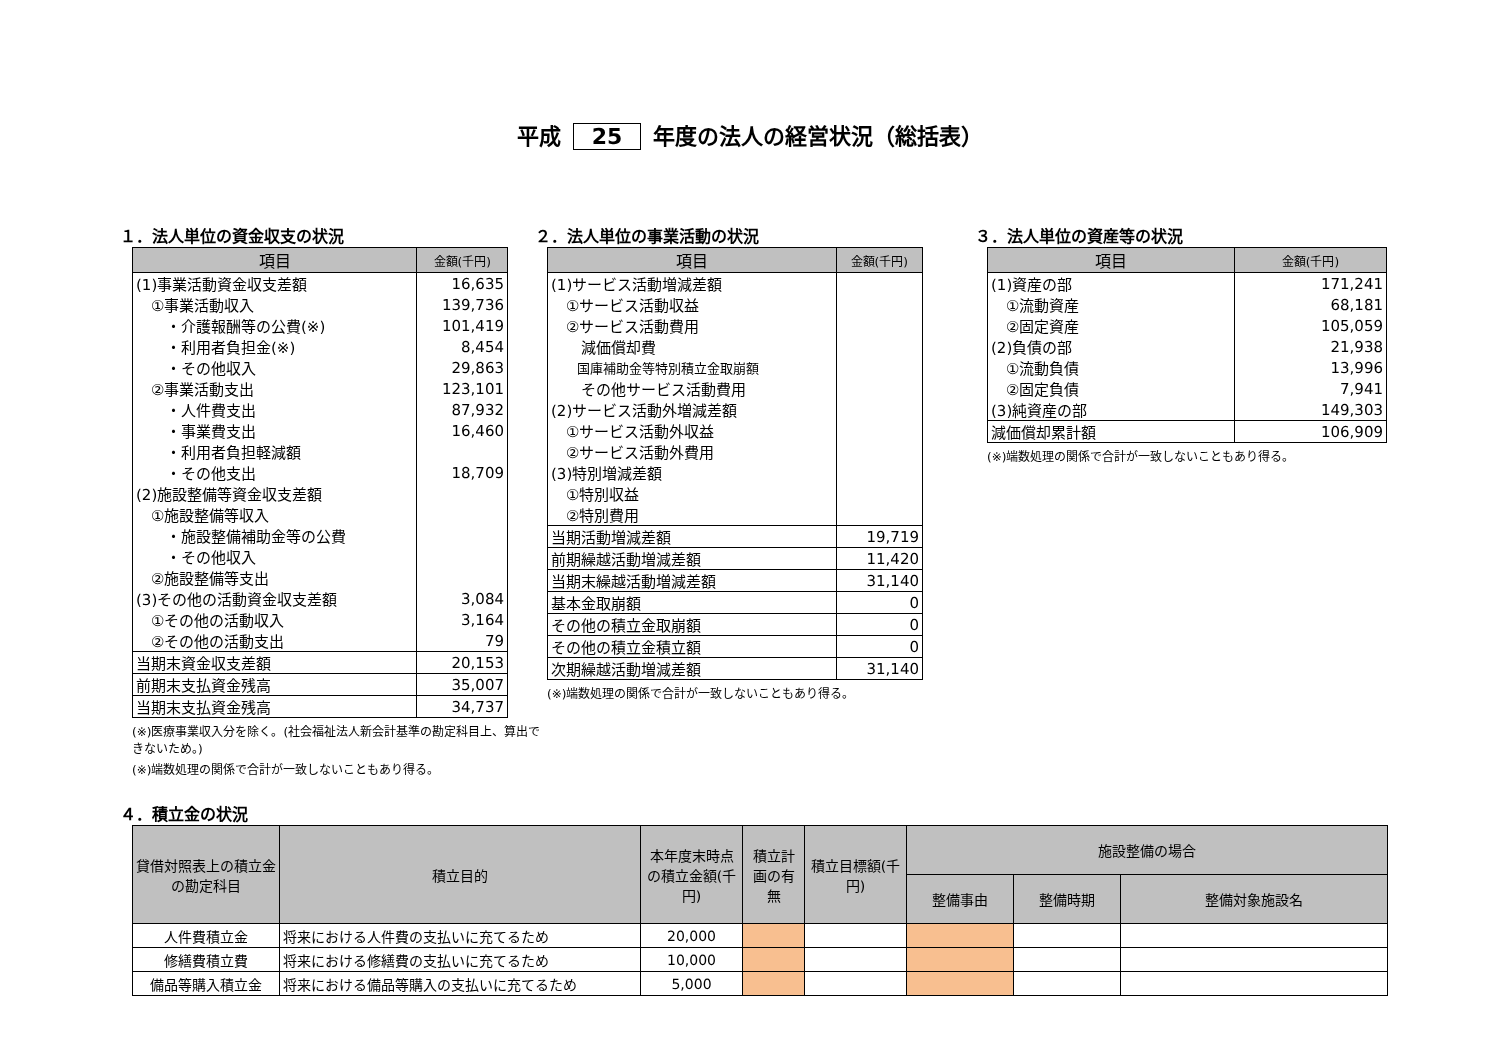平成 25 年度の法人の経営状況（総括表）
１．法人単位の資金収支の状況
| 項目 | 金額(千円) |
| --- | --- |
| (1)事業活動資金収支差額 | 16,635 |
| ①事業活動収入 | 139,736 |
| ・介護報酬等の公費(※) | 101,419 |
| ・利用者負担金(※) | 8,454 |
| ・その他収入 | 29,863 |
| ②事業活動支出 | 123,101 |
| ・人件費支出 | 87,932 |
| ・事業費支出 | 16,460 |
| ・利用者負担軽減額 | |
| ・その他支出 | 18,709 |
| (2)施設整備等資金収支差額 | |
| ①施設整備等収入 | |
| ・施設整備補助金等の公費 | |
| ・その他収入 | |
| ②施設整備等支出 | |
| (3)その他の活動資金収支差額 | 3,084 |
| ①その他の活動収入 | 3,164 |
| ②その他の活動支出 | 79 |
| 当期末資金収支差額 | 20,153 |
| 前期末支払資金残高 | 35,007 |
| 当期末支払資金残高 | 34,737 |
(※)医療事業収入分を除く。(社会福祉法人新会計基準の勘定科目上、算出できないため。)
(※)端数処理の関係で合計が一致しないこともあり得る。
２．法人単位の事業活動の状況
| 項目 | 金額(千円) |
| --- | --- |
| (1)サービス活動増減差額 | |
| ①サービス活動収益 | |
| ②サービス活動費用 | |
| 減価償却費 | |
| 国庫補助金等特別積立金取崩額 | |
| その他サービス活動費用 | |
| (2)サービス活動外増減差額 | |
| ①サービス活動外収益 | |
| ②サービス活動外費用 | |
| (3)特別増減差額 | |
| ①特別収益 | |
| ②特別費用 | |
| 当期活動増減差額 | 19,719 |
| 前期繰越活動増減差額 | 11,420 |
| 当期末繰越活動増減差額 | 31,140 |
| 基本金取崩額 | 0 |
| その他の積立金取崩額 | 0 |
| その他の積立金積立額 | 0 |
| 次期繰越活動増減差額 | 31,140 |
(※)端数処理の関係で合計が一致しないこともあり得る。
３．法人単位の資産等の状況
| 項目 | 金額(千円) |
| --- | --- |
| (1)資産の部 | 171,241 |
| ①流動資産 | 68,181 |
| ②固定資産 | 105,059 |
| (2)負債の部 | 21,938 |
| ①流動負債 | 13,996 |
| ②固定負債 | 7,941 |
| (3)純資産の部 | 149,303 |
| 減価償却累計額 | 106,909 |
(※)端数処理の関係で合計が一致しないこともあり得る。
４．積立金の状況
| 貸借対照表上の積立金の勘定科目 | 積立目的 | 本年度末時点の積立金額(千円) | 積立計画の有無 | 積立目標額(千円) | 施設整備の場合 | | |
| --- | --- | --- | --- | --- | --- | --- | --- |
| | | | | | 整備事由 | 整備時期 | 整備対象施設名 |
| 人件費積立金 | 将来における人件費の支払いに充てるため | 20,000 | | | | | |
| 修繕費積立費 | 将来における修繕費の支払いに充てるため | 10,000 | | | | | |
| 備品等購入積立金 | 将来における備品等購入の支払いに充てるため | 5,000 | | | | | |